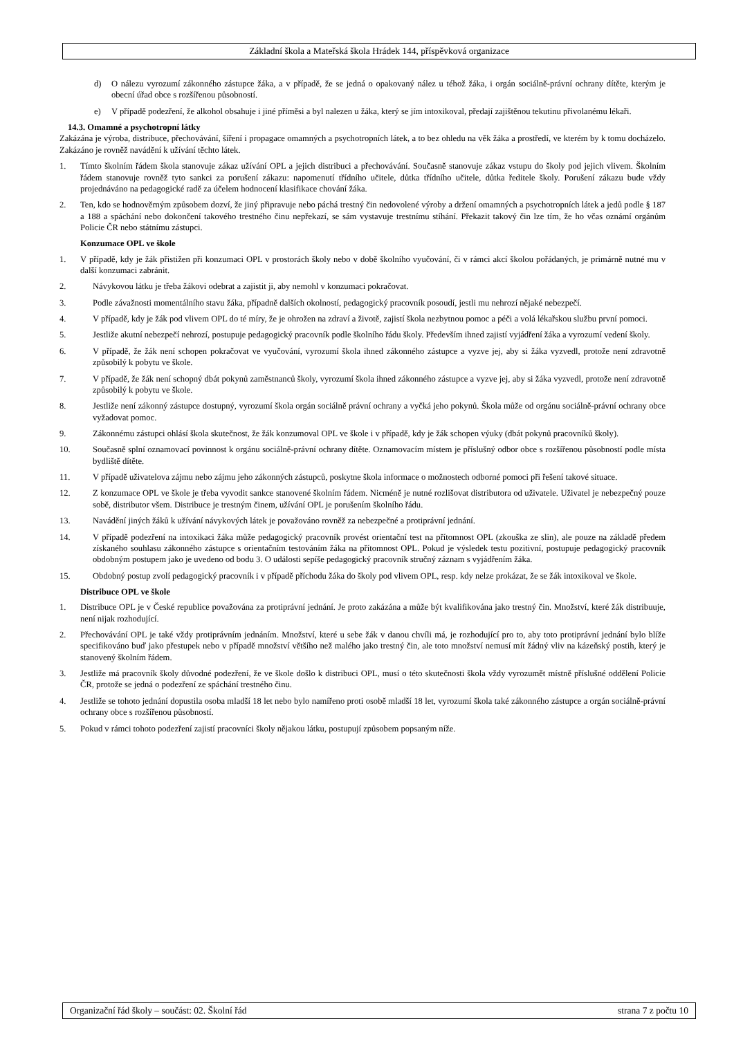Základní škola a Mateřská škola Hrádek 144, příspěvková organizace
d) O nálezu vyrozumí zákonného zástupce žáka, a v případě, že se jedná o opakovaný nález u téhož žáka, i orgán sociálně-právní ochrany dítěte, kterým je obecní úřad obce s rozšířenou působností.
e) V případě podezření, že alkohol obsahuje i jiné příměsi a byl nalezen u žáka, který se jím intoxikoval, předají zajištěnou tekutinu přivolanému lékaři.
14.3. Omamné a psychotropní látky
Zakázána je výroba, distribuce, přechovávání, šíření i propagace omamných a psychotropních látek, a to bez ohledu na věk žáka a prostředí, ve kterém by k tomu docházelo. Zakázáno je rovněž navádění k užívání těchto látek.
1. Tímto školním řádem škola stanovuje zákaz užívání OPL a jejich distribuci a přechovávání. Současně stanovuje zákaz vstupu do školy pod jejich vlivem. Školním řádem stanovuje rovněž tyto sankci za porušení zákazu: napomenutí třídního učitele, důtka třídního učitele, důtka ředitele školy. Porušení zákazu bude vždy projednáváno na pedagogické radě za účelem hodnocení klasifikace chování žáka.
2. Ten, kdo se hodnověrným způsobem dozví, že jiný připravuje nebo páchá trestný čin nedovolené výroby a držení omamných a psychotropních látek a jedů podle § 187 a 188 a spáchání nebo dokončení takového trestného činu nepřekazí, se sám vystavuje trestnímu stíhání. Překazit takový čin lze tím, že ho včas oznámí orgánům Policie ČR nebo státnímu zástupci.
Konzumace OPL ve škole
1. V případě, kdy je žák přistižen při konzumaci OPL v prostorách školy nebo v době školního vyučování, či v rámci akcí školou pořádaných, je primárně nutné mu v další konzumaci zabránit.
2. Návykovou látku je třeba žákovi odebrat a zajistit ji, aby nemohl v konzumaci pokračovat.
3. Podle závažnosti momentálního stavu žáka, případně dalších okolností, pedagogický pracovník posoudí, jestli mu nehrozí nějaké nebezpečí.
4. V případě, kdy je žák pod vlivem OPL do té míry, že je ohrožen na zdraví a životě, zajistí škola nezbytnou pomoc a péči a volá lékařskou službu první pomoci.
5. Jestliže akutní nebezpečí nehrozí, postupuje pedagogický pracovník podle školního řádu školy. Především ihned zajistí vyjádření žáka a vyrozumí vedení školy.
6. V případě, že žák není schopen pokračovat ve vyučování, vyrozumí škola ihned zákonného zástupce a vyzve jej, aby si žáka vyzvedl, protože není zdravotně způsobilý k pobytu ve škole.
7. V případě, že žák není schopný dbát pokynů zaměstnanců školy, vyrozumí škola ihned zákonného zástupce a vyzve jej, aby si žáka vyzvedl, protože není zdravotně způsobilý k pobytu ve škole.
8. Jestliže není zákonný zástupce dostupný, vyrozumí škola orgán sociálně právní ochrany a vyčká jeho pokynů. Škola může od orgánu sociálně-právní ochrany obce vyžadovat pomoc.
9. Zákonnému zástupci ohlásí škola skutečnost, že žák konzumoval OPL ve škole i v případě, kdy je žák schopen výuky (dbát pokynů pracovníků školy).
10. Současně splní oznamovací povinnost k orgánu sociálně-právní ochrany dítěte. Oznamovacím místem je příslušný odbor obce s rozšířenou působností podle místa bydliště dítěte.
11. V případě uživatelova zájmu nebo zájmu jeho zákonných zástupců, poskytne škola informace o možnostech odborné pomoci při řešení takové situace.
12. Z konzumace OPL ve škole je třeba vyvodit sankce stanovené školním řádem. Nicméně je nutné rozlišovat distributora od uživatele. Uživatel je nebezpečný pouze sobě, distributor všem. Distribuce je trestným činem, užívání OPL je porušením školního řádu.
13. Navádění jiných žáků k užívání návykových látek je považováno rovněž za nebezpečné a protiprávní jednání.
14. V případě podezření na intoxikaci žáka může pedagogický pracovník provést orientační test na přítomnost OPL (zkouška ze slin), ale pouze na základě předem získaného souhlasu zákonného zástupce s orientačním testováním žáka na přítomnost OPL. Pokud je výsledek testu pozitivní, postupuje pedagogický pracovník obdobným postupem jako je uvedeno od bodu 3. O události sepíše pedagogický pracovník stručný záznam s vyjádřením žáka.
15. Obdobný postup zvolí pedagogický pracovník i v případě příchodu žáka do školy pod vlivem OPL, resp. kdy nelze prokázat, že se žák intoxikoval ve škole.
Distribuce OPL ve škole
1. Distribuce OPL je v České republice považována za protiprávní jednání. Je proto zakázána a může být kvalifikována jako trestný čin. Množství, které žák distribuuje, není nijak rozhodující.
2. Přechovávání OPL je také vždy protiprávním jednáním. Množství, které u sebe žák v danou chvíli má, je rozhodující pro to, aby toto protiprávní jednání bylo blíže specifikováno buď jako přestupek nebo v případě množství většího než malého jako trestný čin, ale toto množství nemusí mít žádný vliv na kázeňský postih, který je stanovený školním řádem.
3. Jestliže má pracovník školy důvodné podezření, že ve škole došlo k distribuci OPL, musí o této skutečnosti škola vždy vyrozumět místně příslušné oddělení Policie ČR, protože se jedná o podezření ze spáchání trestného činu.
4. Jestliže se tohoto jednání dopustila osoba mladší 18 let nebo bylo namířeno proti osobě mladší 18 let, vyrozumí škola také zákonného zástupce a orgán sociálně-právní ochrany obce s rozšířenou působností.
5. Pokud v rámci tohoto podezření zajistí pracovníci školy nějakou látku, postupují způsobem popsaným níže.
Organizační řád školy – součást: 02. Školní řád strana 7 z počtu 10